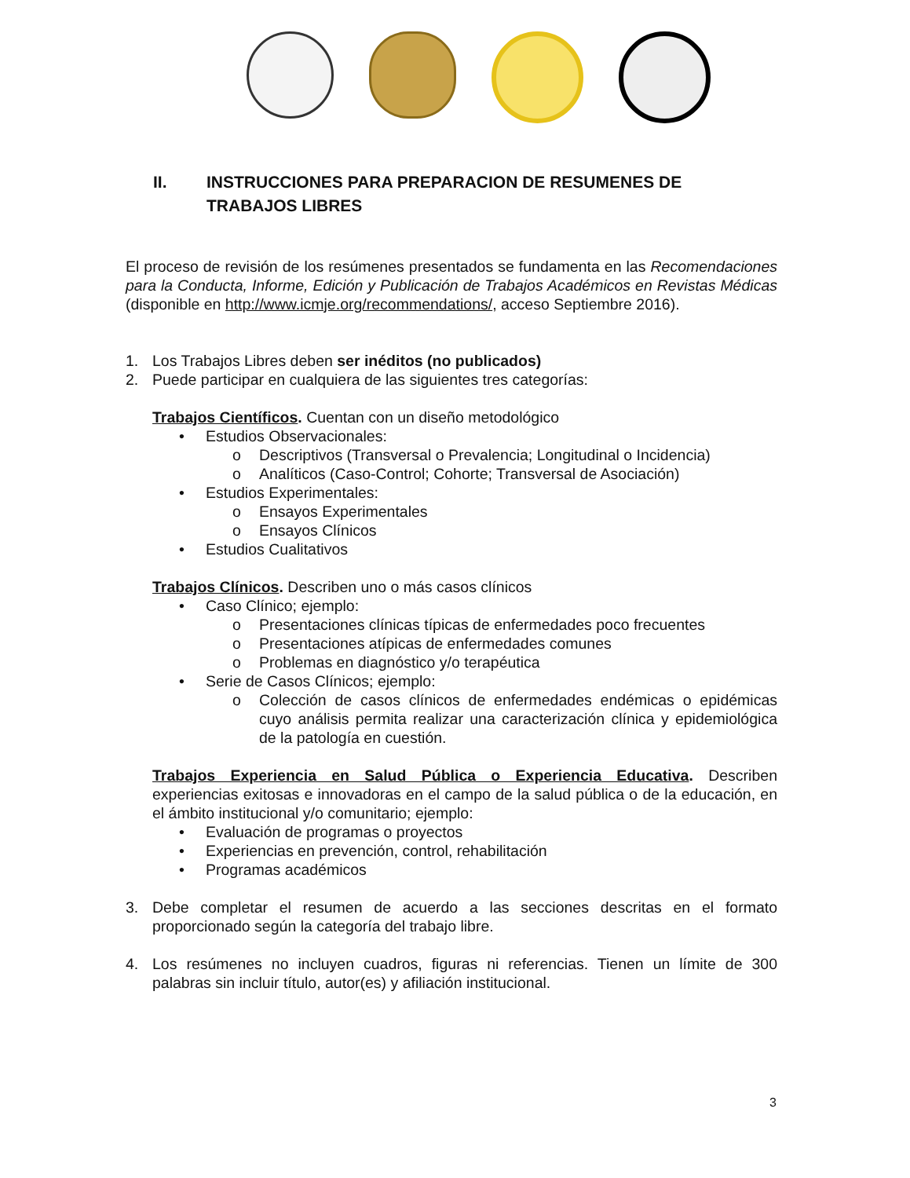II. INSTRUCCIONES PARA PREPARACION DE RESUMENES DE
TRABAJOS LIBRES
El proceso de revisión de los resúmenes presentados se fundamenta en las Recomendaciones para la Conducta, Informe, Edición y Publicación de Trabajos Académicos en Revistas Médicas (disponible en http://www.icmje.org/recommendations/, acceso Septiembre 2016).
1. Los Trabajos Libres deben ser inéditos (no publicados)
2. Puede participar en cualquiera de las siguientes tres categorías:
Trabajos Científicos. Cuentan con un diseño metodológico
• Estudios Observacionales:
o Descriptivos (Transversal o Prevalencia; Longitudinal o Incidencia)
o Analíticos (Caso-Control; Cohorte; Transversal de Asociación)
• Estudios Experimentales:
o Ensayos Experimentales
o Ensayos Clínicos
• Estudios Cualitativos
Trabajos Clínicos. Describen uno o más casos clínicos
• Caso Clínico; ejemplo:
o Presentaciones clínicas típicas de enfermedades poco frecuentes
o Presentaciones atípicas de enfermedades comunes
o Problemas en diagnóstico y/o terapéutica
• Serie de Casos Clínicos; ejemplo:
o Colección de casos clínicos de enfermedades endémicas o epidémicas cuyo análisis permita realizar una caracterización clínica y epidemiológica de la patología en cuestión.
Trabajos Experiencia en Salud Pública o Experiencia Educativa. Describen experiencias exitosas e innovadoras en el campo de la salud pública o de la educación, en el ámbito institucional y/o comunitario; ejemplo:
• Evaluación de programas o proyectos
• Experiencias en prevención, control, rehabilitación
• Programas académicos
3. Debe completar el resumen de acuerdo a las secciones descritas en el formato proporcionado según la categoría del trabajo libre.
4. Los resúmenes no incluyen cuadros, figuras ni referencias. Tienen un límite de 300 palabras sin incluir título, autor(es) y afiliación institucional.
3